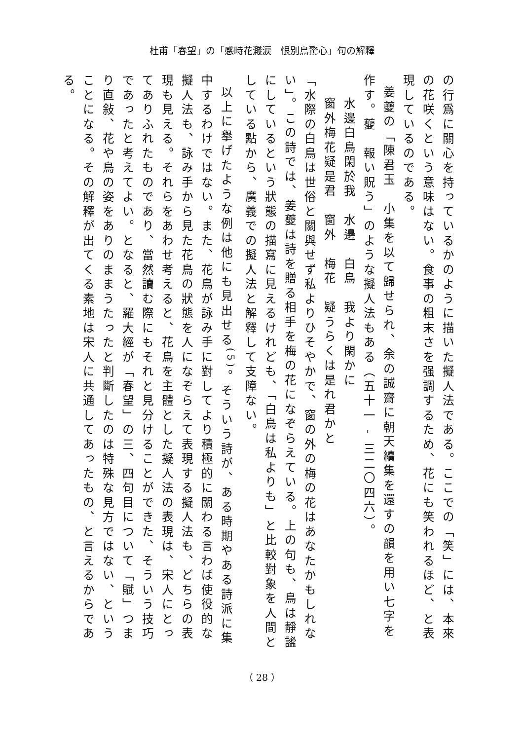杜甫「春望」の「感時花濺涙　恨別鳥驚心」句の解釋
の行爲に關心を持っているかのように描いた擬人法である。ここでの「笑」には、本來の花咲くという意味はない。食事の粗末さを强調するため、花にも笑われるほど、と表現しているのである。
姜夔の「陳君玉　小集を以て歸せられ、余の誠齋に朝天續集を還すの韻を用い七字を作す。夔　報い貺う」のような擬人法もある（五十一 - 三二〇四六）。
水邊白鳥閑於我　水邊　白鳥　我より閑かに
窗外梅花疑是君　窗外　梅花　疑うらくは是れ君かと
「水際の白鳥は世俗と關與せず私よりひそやかで、窗の外の梅の花はあなたかもしれない」。この詩では、姜夔は詩を贈る相手を梅の花になぞらえている。上の句も、鳥は靜謐にしているという狀態の描寫に見えるけれども、「白鳥は私よりも」と比較對象を人間としている點から、廣義での擬人法と解釋して支障ない。
以上に擧げたような例は他にも見出せる<sup>(5)</sup>。そういう詩が、ある時期やある詩派に集中するわけではない。また、花鳥が詠み手に對してより積極的に關わる言わば使役的な擬人法も、詠み手から見た花鳥の狀態を人になぞらえて表現する擬人法も、どちらの表現も見える。それらをあわせ考えると、花鳥を主體とした擬人法の表現は、宋人にとってありふれたものであり、當然讀む際にもそれと見分けることができた、そういう技巧であったと考えてよい。となると、羅大經が「春望」の三、四句目について「賦」つまり直敍、花や鳥の姿をありのままうたったと判斷したのは特殊な見方ではない、ということになる。その解釋が出てくる素地は宋人に共通してあったもの、と言えるからである。
（ 28 ）